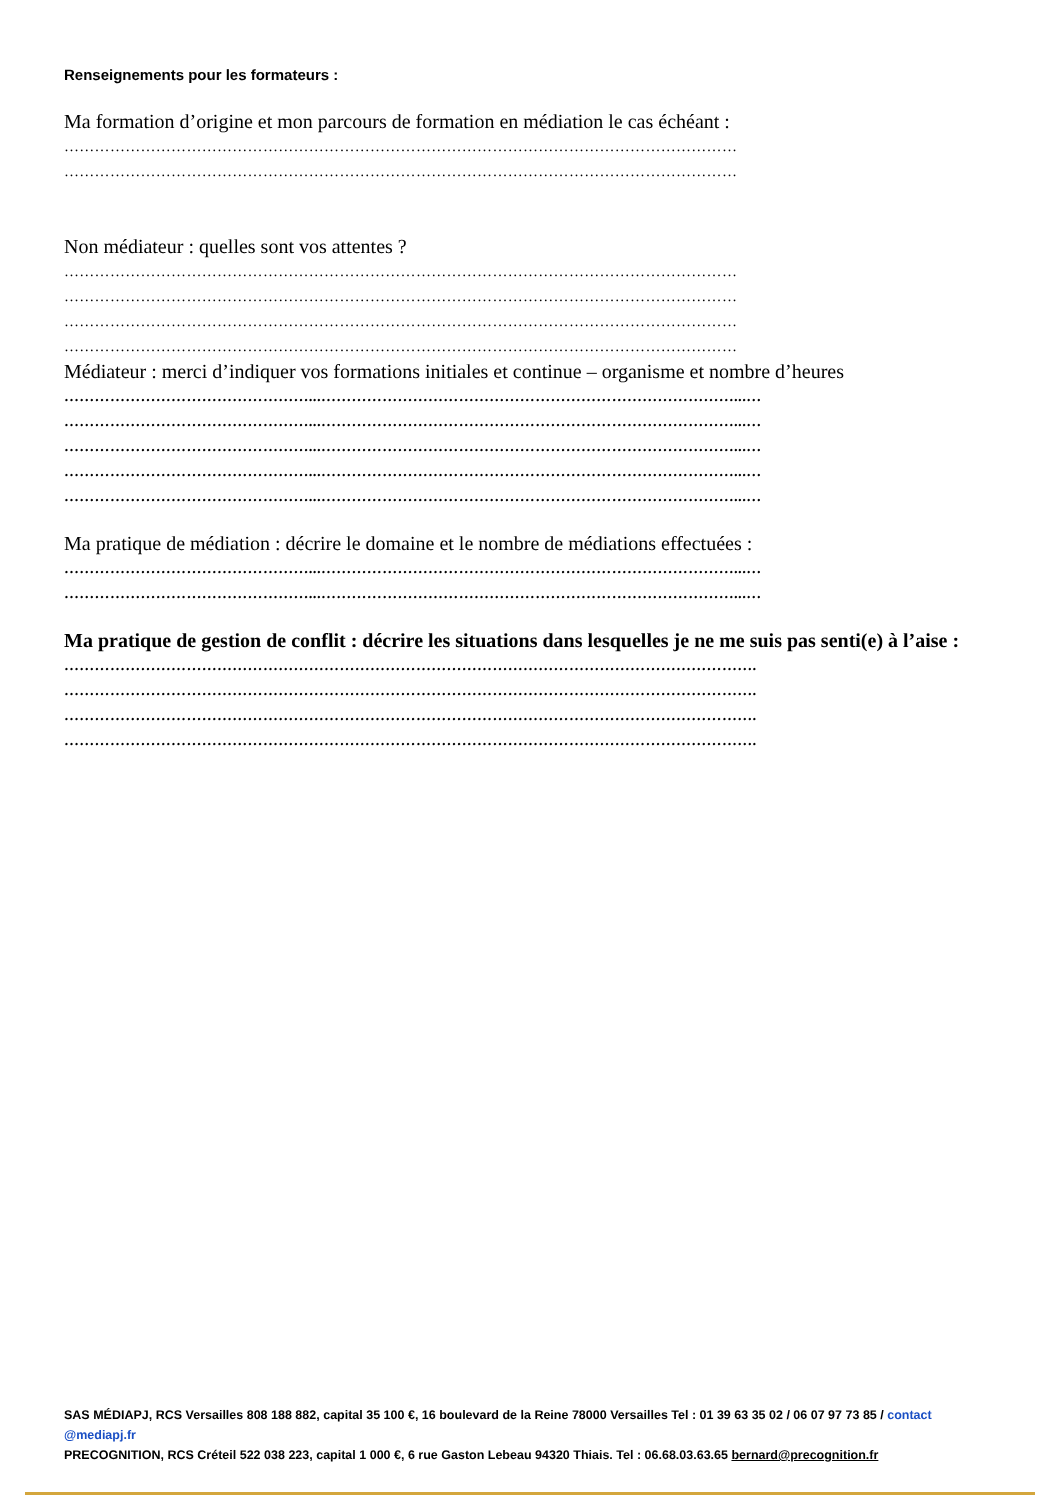Renseignements pour les formateurs :
Ma formation d’origine et mon parcours de formation en médiation le cas échéant :
……………………………………………………………………………………………………………………
……………………………………………………………………………………………………………………
Non médiateur : quelles sont vos attentes ?
……………………………………………………………………………………………………………………
……………………………………………………………………………………………………………………
……………………………………………………………………………………………………………………
……………………………………………………………………………………………………………………
Médiateur : merci d’indiquer vos formations initiales et continue – organisme et nombre d’heures
…………………………………………...………………………………………………………………………...…
…………………………………………...………………………………………………………………………...…
…………………………………………...………………………………………………………………………...…
…………………………………………...………………………………………………………………………...…
…………………………………………...………………………………………………………………………...…
Ma pratique de médiation : décrire le domaine et le nombre de médiations effectuées :
…………………………………………...………………………………………………………………………...…
…………………………………………...………………………………………………………………………...…
Ma pratique de gestion de conflit : décrire les situations dans lesquelles je ne me suis pas senti(e) à l’aise :
……………………………………………………………………………………………………………………….
……………………………………………………………………………………………………………………….
……………………………………………………………………………………………………………………….
……………………………………………………………………………………………………………………….
SAS MÉDIAPJ, RCS Versailles 808 188 882, capital 35 100 €, 16 boulevard de la Reine 78000 Versailles Tel : 01 39 63 35 02 / 06 07 97 73 85 / contact @mediapj.fr
PRECOGNITION, RCS Créteil 522 038 223, capital 1 000 €, 6 rue Gaston Lebeau 94320 Thiais. Tel : 06.68.03.63.65 bernard@precognition.fr